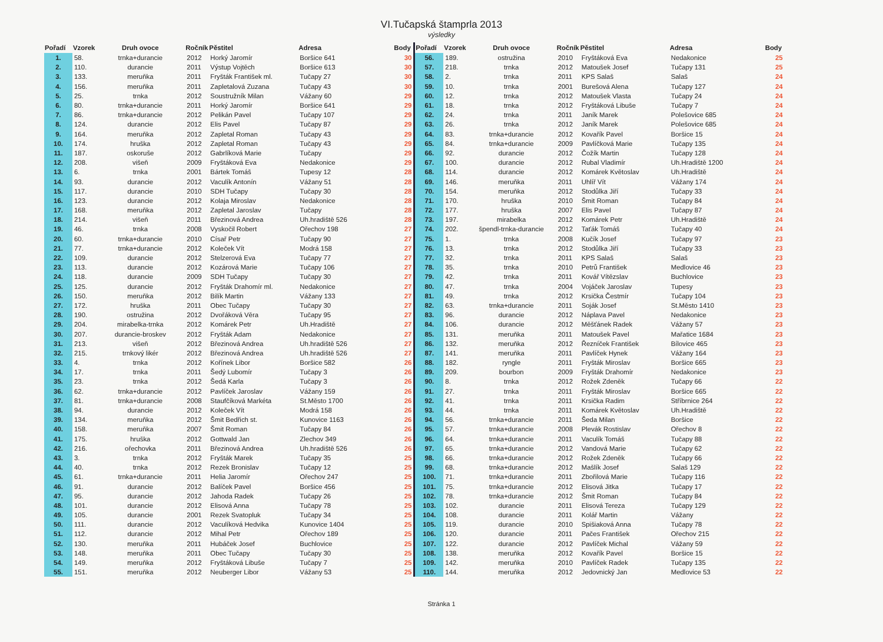VI.Tučapská štamprla 2013
výsledky
| Pořadí | Vzorek | Druh ovoce | Ročník | Pěstitel | Adresa | Body |
| --- | --- | --- | --- | --- | --- | --- |
| 1. | 58. | trnka+durancie | 2012 | Horký Jaromír | Boršice 641 | 30 |
| 2. | 110. | durancie | 2011 | Výstup Vojtěch | Boršice 613 | 30 |
| 3. | 133. | meruňka | 2011 | Fryšták František ml. | Tučapy 27 | 30 |
| 4. | 156. | meruňka | 2011 | Zapletalová Zuzana | Tučapy 43 | 30 |
| 5. | 25. | trnka | 2012 | Soustružník Milan | Vážany 60 | 29 |
| 6. | 80. | trnka+durancie | 2011 | Horký Jaromír | Boršice 641 | 29 |
| 7. | 86. | trnka+durancie | 2012 | Pelikán Pavel | Tučapy 107 | 29 |
| 8. | 124. | durancie | 2012 | Elis Pavel | Tučapy 87 | 29 |
| 9. | 164. | meruňka | 2012 | Zapletal Roman | Tučapy 43 | 29 |
| 10. | 174. | hruška | 2012 | Zapletal Roman | Tučapy 43 | 29 |
| 11. | 187. | oskoruše | 2012 | Gabrlíková Marie | Tučapy | 29 |
| 12. | 208. | višeň | 2009 | Fryštáková Eva | Nedakonice | 29 |
| 13. | 6. | trnka | 2001 | Bártek Tomáš | Tupesy 12 | 28 |
| 14. | 93. | durancie | 2012 | Vaculík Antonín | Vážany 51 | 28 |
| 15. | 117. | durancie | 2010 | SDH Tučapy | Tučapy 30 | 28 |
| 16. | 123. | durancie | 2012 | Kolaja Miroslav | Nedakonice | 28 |
| 17. | 168. | meruňka | 2012 | Zapletal Jaroslav | Tučapy | 28 |
| 18. | 214. | višeň | 2011 | Březinová Andrea | Uh.hradiště 526 | 28 |
| 19. | 46. | trnka | 2008 | Vyskočil Robert | Ořechov 198 | 27 |
| 20. | 60. | trnka+durancie | 2010 | Císař Petr | Tučapy 90 | 27 |
| 21. | 77. | trnka+durancie | 2012 | Koleček Vít | Modrá 158 | 27 |
| 22. | 109. | durancie | 2012 | Stelzerová Eva | Tučapy 77 | 27 |
| 23. | 113. | durancie | 2012 | Kozárová Marie | Tučapy 106 | 27 |
| 24. | 118. | durancie | 2009 | SDH Tučapy | Tučapy 30 | 27 |
| 25. | 125. | durancie | 2012 | Fryšták Drahomír ml. | Nedakonice | 27 |
| 26. | 150. | meruňka | 2012 | Bilík Martin | Vážany 133 | 27 |
| 27. | 172. | hruška | 2011 | Obec Tučapy | Tučapy 30 | 27 |
| 28. | 190. | ostružina | 2012 | Dvořáková Věra | Tučapy 95 | 27 |
| 29. | 204. | mirabelka-trnka | 2012 | Komárek Petr | Uh.Hradiště | 27 |
| 30. | 207. | durancie-broskev | 2012 | Fryšták Adam | Nedakonice | 27 |
| 31. | 213. | višeň | 2012 | Březinová Andrea | Uh.hradiště 526 | 27 |
| 32. | 215. | trnkový likér | 2012 | Březinová Andrea | Uh.hradiště 526 | 27 |
| 33. | 4. | trnka | 2012 | Kořínek Libor | Boršice 582 | 26 |
| 34. | 17. | trnka | 2011 | Šedý Lubomír | Tučapy 3 | 26 |
| 35. | 23. | trnka | 2012 | Šedá Karla | Tučapy 3 | 26 |
| 36. | 62. | trnka+durancie | 2012 | Pavlíček Jaroslav | Vážany 159 | 26 |
| 37. | 81. | trnka+durancie | 2008 | Staufčíková Markéta | St.Město 1700 | 26 |
| 38. | 94. | durancie | 2012 | Koleček Vít | Modrá 158 | 26 |
| 39. | 134. | meruňka | 2012 | Šmit Bedřich st. | Kunovice 1163 | 26 |
| 40. | 158. | meruňka | 2007 | Šmit Roman | Tučapy 84 | 26 |
| 41. | 175. | hruška | 2012 | Gottwald Jan | Zlechov 349 | 26 |
| 42. | 216. | ořechovka | 2011 | Březinová Andrea | Uh.hradiště 526 | 26 |
| 43. | 3. | trnka | 2012 | Fryšták Marek | Tučapy 35 | 25 |
| 44. | 40. | trnka | 2012 | Rezek Bronislav | Tučapy 12 | 25 |
| 45. | 61. | trnka+durancie | 2011 | Helia Jaromír | Ořechov 247 | 25 |
| 46. | 91. | durancie | 2012 | Balíček Pavel | Boršice 456 | 25 |
| 47. | 95. | durancie | 2012 | Jahoda Radek | Tučapy 26 | 25 |
| 48. | 101. | durancie | 2012 | Elisová Anna | Tučapy 78 | 25 |
| 49. | 105. | durancie | 2001 | Rezek Svatopluk | Tučapy 34 | 25 |
| 50. | 111. | durancie | 2012 | Vaculíková Hedvika | Kunovice 1404 | 25 |
| 51. | 112. | durancie | 2012 | Mihal Petr | Ořechov 189 | 25 |
| 52. | 130. | meruňka | 2011 | Hubáček Josef | Buchlovice | 25 |
| 53. | 148. | meruňka | 2011 | Obec Tučapy | Tučapy 30 | 25 |
| 54. | 149. | meruňka | 2012 | Fryštáková Libuše | Tučapy 7 | 25 |
| 55. | 151. | meruňka | 2012 | Neuberger Libor | Vážany 53 | 25 |
| Pořadí | Vzorek | Druh ovoce | Ročník | Pěstitel | Adresa | Body |
| --- | --- | --- | --- | --- | --- | --- |
| 56. | 189. | ostružina | 2010 | Fryštáková Eva | Nedakonice | 25 |
| 57. | 218. | trnka | 2012 | Matoušek Josef | Tučapy 131 | 25 |
| 58. | 2. | trnka | 2011 | KPS Salaš | Salaš | 24 |
| 59. | 10. | trnka | 2001 | Burešová Alena | Tučapy 127 | 24 |
| 60. | 12. | trnka | 2012 | Matoušek Vlasta | Tučapy 24 | 24 |
| 61. | 18. | trnka | 2012 | Fryštáková Libuše | Tučapy 7 | 24 |
| 62. | 24. | trnka | 2011 | Janík Marek | Polešovice 685 | 24 |
| 63. | 26. | trnka | 2012 | Janík Marek | Polešovice 685 | 24 |
| 64. | 83. | trnka+durancie | 2012 | Kovařík Pavel | Boršice 15 | 24 |
| 65. | 84. | trnka+durancie | 2009 | Pavlíčková Marie | Tučapy 135 | 24 |
| 66. | 92. | durancie | 2012 | Čožík Martin | Tučapy 128 | 24 |
| 67. | 100. | durancie | 2012 | Rubal Vladimír | Uh.Hradiště 1200 | 24 |
| 68. | 114. | durancie | 2012 | Komárek Květoslav | Uh.Hradiště | 24 |
| 69. | 146. | meruňka | 2011 | Uhlíř Vít | Vážany 174 | 24 |
| 70. | 154. | meruňka | 2012 | Stodůlka Jiří | Tučapy 33 | 24 |
| 71. | 170. | hruška | 2010 | Šmit Roman | Tučapy 84 | 24 |
| 72. | 177. | hruška | 2007 | Elis Pavel | Tučapy 87 | 24 |
| 73. | 197. | mirabelka | 2012 | Komárek Petr | Uh.Hradiště | 24 |
| 74. | 202. | špendl-trnka-durancie | 2012 | Taťák Tomáš | Tučapy 40 | 24 |
| 75. | 1. | trnka | 2008 | Kučík Josef | Tučapy 97 | 23 |
| 76. | 13. | trnka | 2012 | Stodůlka Jiří | Tučapy 33 | 23 |
| 77. | 32. | trnka | 2011 | KPS Salaš | Salaš | 23 |
| 78. | 35. | trnka | 2010 | Petrů František | Medlovice 46 | 23 |
| 79. | 42. | trnka | 2011 | Kovář Vítězslav | Buchlovice | 23 |
| 80. | 47. | trnka | 2004 | Vojáček Jaroslav | Tupesy | 23 |
| 81. | 49. | trnka | 2012 | Krsička Čestmír | Tučapy 104 | 23 |
| 82. | 63. | trnka+durancie | 2011 | Soják Josef | St.Město 1410 | 23 |
| 83. | 96. | durancie | 2012 | Náplava Pavel | Nedakonice | 23 |
| 84. | 106. | durancie | 2012 | Měšťánek Radek | Vážany 57 | 23 |
| 85. | 131. | meruňka | 2011 | Matoušek Pavel | Mařatice 1684 | 23 |
| 86. | 132. | meruňka | 2012 | Řezníček František | Bílovice 465 | 23 |
| 87. | 141. | meruňka | 2011 | Pavlíček Hynek | Vážany 164 | 23 |
| 88. | 182. | ryngle | 2011 | Fryšták Miroslav | Boršice 665 | 23 |
| 89. | 209. | bourbon | 2009 | Fryšták Drahomír | Nedakonice | 23 |
| 90. | 8. | trnka | 2012 | Rožek Zdeněk | Tučapy 66 | 22 |
| 91. | 27. | trnka | 2011 | Fryšták Miroslav | Boršice 665 | 22 |
| 92. | 41. | trnka | 2011 | Krsička Radim | Stříbrnice 264 | 22 |
| 93. | 44. | trnka | 2011 | Komárek Květoslav | Uh.Hradiště | 22 |
| 94. | 56. | trnka+durancie | 2011 | Šeda Milan | Boršice | 22 |
| 95. | 57. | trnka+durancie | 2008 | Plevák Rostislav | Ořechov 8 | 22 |
| 96. | 64. | trnka+durancie | 2011 | Vaculík Tomáš | Tučapy 88 | 22 |
| 97. | 65. | trnka+durancie | 2012 | Vandová Marie | Tučapy 62 | 22 |
| 98. | 66. | trnka+durancie | 2012 | Rožek Zdeněk | Tučapy 66 | 22 |
| 99. | 68. | trnka+durancie | 2012 | Mašlík Josef | Salaš 129 | 22 |
| 100. | 71. | trnka+durancie | 2011 | Zbořilová Marie | Tučapy 116 | 22 |
| 101. | 75. | trnka+durancie | 2012 | Elisová Jitka | Tučapy 17 | 22 |
| 102. | 78. | trnka+durancie | 2012 | Šmit Roman | Tučapy 84 | 22 |
| 103. | 102. | durancie | 2011 | Elisová Tereza | Tučapy 129 | 22 |
| 104. | 108. | durancie | 2011 | Kolář Martin | Vážany | 22 |
| 105. | 119. | durancie | 2010 | Spišiaková Anna | Tučapy 78 | 22 |
| 106. | 120. | durancie | 2011 | Pačes František | Ořechov 215 | 22 |
| 107. | 122. | durancie | 2012 | Pavlíček Michal | Vážany 59 | 22 |
| 108. | 138. | meruňka | 2012 | Kovařík Pavel | Boršice 15 | 22 |
| 109. | 142. | meruňka | 2010 | Pavlíček Radek | Tučapy 135 | 22 |
| 110. | 144. | meruňka | 2012 | Jedovnický Jan | Medlovice 53 | 22 |
Stránka 1